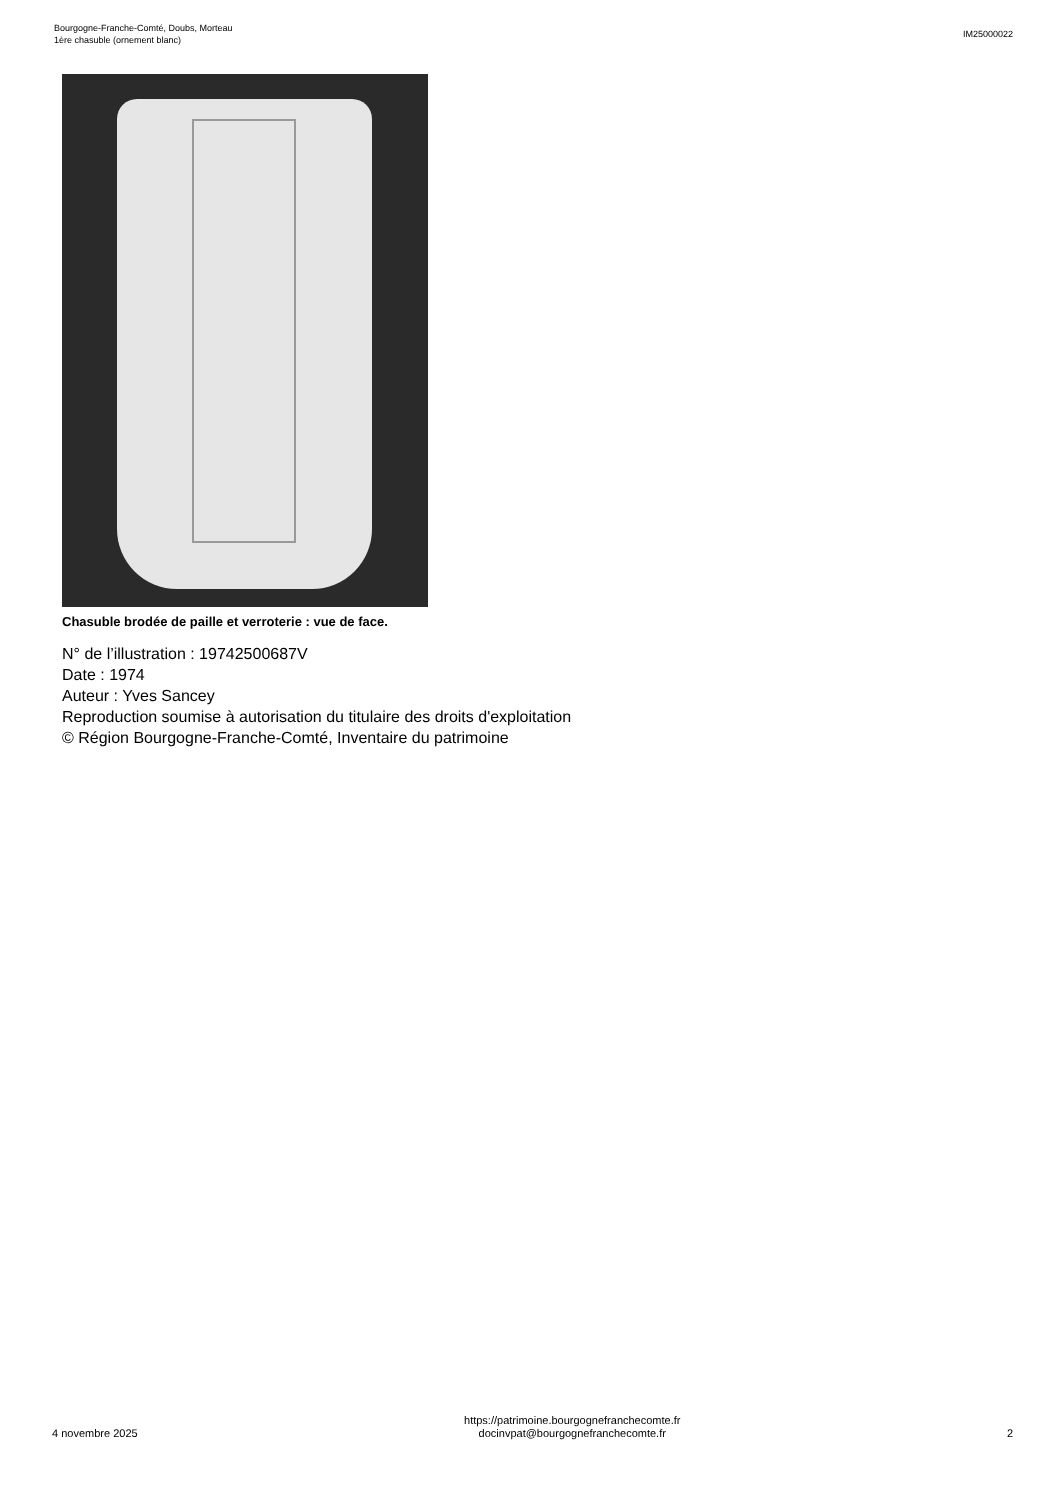Bourgogne-Franche-Comté, Doubs, Morteau
1ère chasuble (ornement blanc)
IM25000022
Chasuble brodée de paille et verroterie : vue de face.
N° de l’illustration : 19742500687V
Date : 1974
Auteur : Yves Sancey
Reproduction soumise à autorisation du titulaire des droits d'exploitation
© Région Bourgogne-Franche-Comté, Inventaire du patrimoine
4 novembre 2025
https://patrimoine.bourgognefranchecomte.fr
docinvpat@bourgognefranchecomte.fr
2